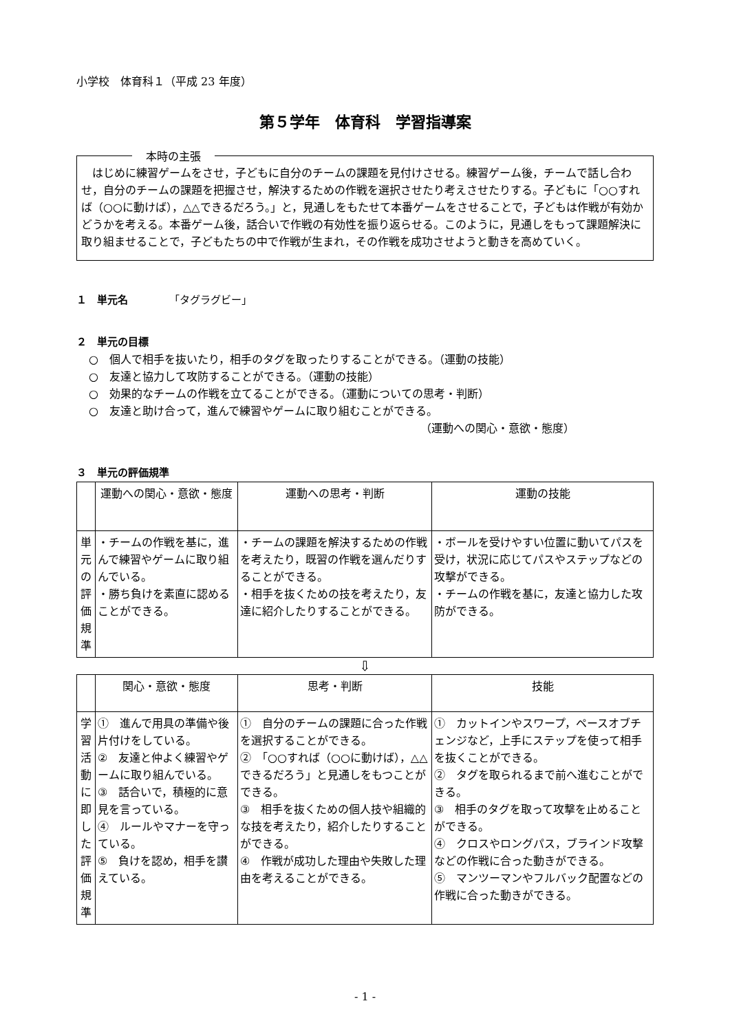小学校　体育科１（平成 23 年度）
第５学年　体育科　学習指導案
本時の主張
　はじめに練習ゲームをさせ，子どもに自分のチームの課題を見付けさせる。練習ゲーム後，チームで話し合わせ，自分のチームの課題を把握させ，解決するための作戦を選択させたり考えさせたりする。子どもに「○○すれば（○○に動けば），△△できるだろう。」と，見通しをもたせて本番ゲームをさせることで，子どもは作戦が有効かどうかを考える。本番ゲーム後，話合いで作戦の有効性を振り返らせる。このように，見通しをもって課題解決に取り組ませることで，子どもたちの中で作戦が生まれ，その作戦を成功させようと動きを高めていく。
１　単元名　　　　「タグラグビー」
２　単元の目標
○　個人で相手を抜いたり，相手のタグを取ったりすることができる。（運動の技能）
○　友達と協力して攻防することができる。（運動の技能）
○　効果的なチームの作戦を立てることができる。（運動についての思考・判断）
○　友達と助け合って，進んで練習やゲームに取り組むことができる。
（運動への関心・意欲・態度）
３　単元の評価規準
| | 運動への関心・意欲・態度 | 運動への思考・判断 | 運動の技能 |
| --- | --- | --- | --- |
| 単元の評価規準 | ・チームの作戦を基に，進んで練習やゲームに取り組んでいる。 ・勝ち負けを素直に認めることができる。 | ・チームの課題を解決するための作戦を考えたり，既習の作戦を選んだりすることができる。 ・相手を抜くための技を考えたり，友達に紹介したりすることができる。 | ・ボールを受けやすい位置に動いてパスを受け，状況に応じてパスやステップなどの攻撃ができる。 ・チームの作戦を基に，友達と協力した攻防ができる。 |
⇩
| | 関心・意欲・態度 | 思考・判断 | 技能 |
| --- | --- | --- | --- |
| 学習活動に即した評価規準 | ① 進んで用具の準備や後片付けをしている。 ② 友達と仲よく練習やゲームに取り組んでいる。 ③ 話合いで，積極的に意見を言っている。 ④ ルールやマナーを守っている。 ⑤ 負けを認め，相手を讃えている。 | ① 自分のチームの課題に合った作戦を選択することができる。 ② 「○○すれば（○○に動けば），△△できるだろう」と見通しをもつことができる。 ③ 相手を抜くための個人技や組織的な技を考えたり，紹介したりすることができる。 ④ 作戦が成功した理由や失敗した理由を考えることができる。 | ① カットインやスワープ，ペースオブチェンジなど，上手にステップを使って相手を抜くことができる。 ② タグを取られるまで前へ進むことができる。 ③ 相手のタグを取って攻撃を止めることができる。 ④ クロスやロングパス，ブラインド攻撃などの作戦に合った動きができる。 ⑤ マンツーマンやフルバック配置などの作戦に合った動きができる。 |
- 1 -